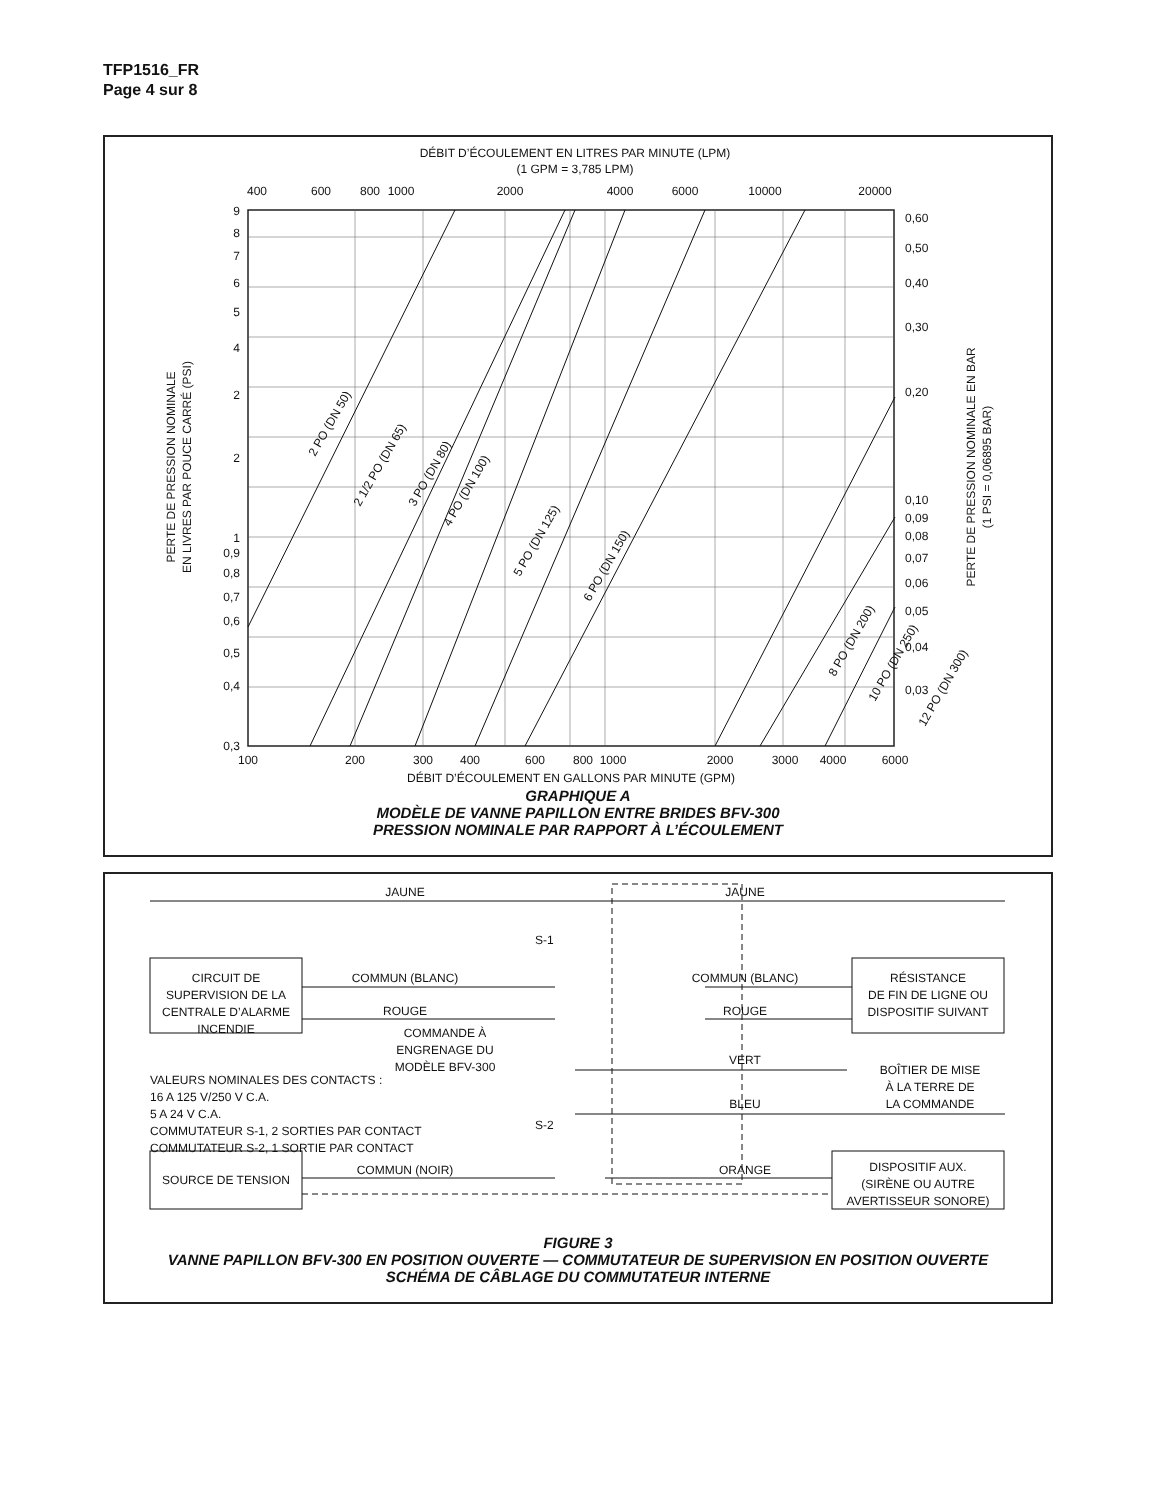TFP1516_FR
Page 4 sur 8
DÉBIT D’ÉCOULEMENT EN LITRES PAR MINUTE (LPM)
(1 GPM = 3,785 LPM)
400
600
800
1000
2000
4000
6000
10000
20000
9
8
7
6
5
4
2
2
1
0,9
0,8
0,7
0,6
0,5
0,4
0,3
0,60
0,50
0,40
0,30
0,20
0,10
0,09
0,08
0,07
0,06
0,05
0,04
0,03
PERTE DE PRESSION NOMINALE
EN LIVRES PAR POUCE CARRÉ (PSI)
PERTE DE PRESSION NOMINALE EN BAR
(1 PSI = 0,06895 BAR)
2 PO (DN 50)
2 1/2 PO (DN 65)
3 PO (DN 80)
4 PO (DN 100)
5 PO (DN 125)
6 PO (DN 150)
8 PO (DN 200)
10 PO (DN 250)
12 PO (DN 300)
100
200
300
400
600
800
1000
2000
3000
4000
6000
DÉBIT D’ÉCOULEMENT EN GALLONS PAR MINUTE (GPM)
GRAPHIQUE A
MODÈLE DE VANNE PAPILLON ENTRE BRIDES BFV-300
PRESSION NOMINALE PAR RAPPORT À L’ÉCOULEMENT
JAUNE
JAUNE
S-1
S-2
CIRCUIT DE
SUPERVISION DE LA
CENTRALE D’ALARME
INCENDIE
COMMUN (BLANC)
COMMUN (BLANC)
RÉSISTANCE
DE FIN DE LIGNE OU
DISPOSITIF SUIVANT
ROUGE
ROUGE
COMMANDE À
ENGRENAGE DU
MODÈLE BFV-300
VERT
BOÎTIER DE MISE
À LA TERRE DE
LA COMMANDE
BLEU
COMMUN (NOIR)
ORANGE
SOURCE DE TENSION
DISPOSITIF AUX.
(SIRÈNE OU AUTRE
AVERTISSEUR SONORE)
VALEURS NOMINALES DES CONTACTS :
16 A 125 V/250 V C.A.
5 A 24 V C.A.
COMMUTATEUR S-1, 2 SORTIES PAR CONTACT
COMMUTATEUR S-2, 1 SORTIE PAR CONTACT
FIGURE 3
VANNE PAPILLON BFV-300 EN POSITION OUVERTE — COMMUTATEUR DE SUPERVISION EN POSITION OUVERTE
SCHÉMA DE CÂBLAGE DU COMMUTATEUR INTERNE